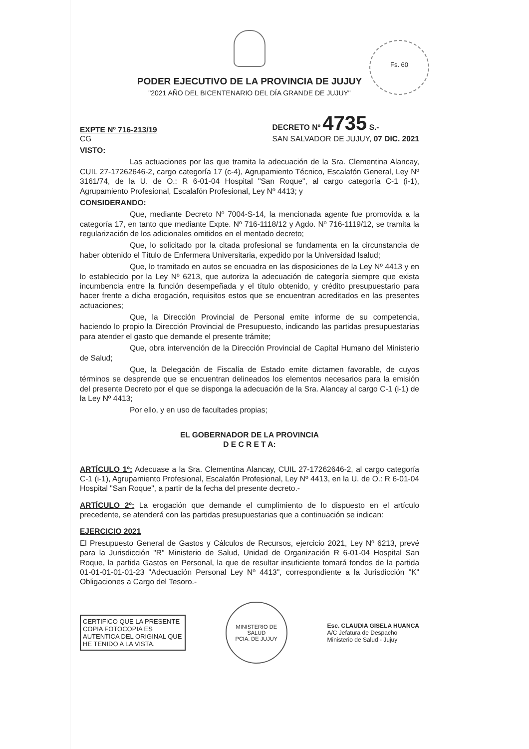Fs. 60
PODER EJECUTIVO DE LA PROVINCIA DE JUJUY
"2021 AÑO DEL BICENTENARIO DEL DÍA GRANDE DE JUJUY"
EXPTE Nº 716-213/19
CG
DECRETO Nº 4735 S.-
SAN SALVADOR DE JUJUY, 07 DIC. 2021
VISTO:
Las actuaciones por las que tramita la adecuación de la Sra. Clementina Alancay, CUIL 27-17262646-2, cargo categoría 17 (c-4), Agrupamiento Técnico, Escalafón General, Ley Nº 3161/74, de la U. de O.: R 6-01-04 Hospital "San Roque", al cargo categoría C-1 (i-1), Agrupamiento Profesional, Escalafón Profesional, Ley Nº 4413; y
CONSIDERANDO:
Que, mediante Decreto Nº 7004-S-14, la mencionada agente fue promovida a la categoría 17, en tanto que mediante Expte. Nº 716-1118/12 y Agdo. Nº 716-1119/12, se tramita la regularización de los adicionales omitidos en el mentado decreto;
Que, lo solicitado por la citada profesional se fundamenta en la circunstancia de haber obtenido el Título de Enfermera Universitaria, expedido por la Universidad Isalud;
Que, lo tramitado en autos se encuadra en las disposiciones de la Ley Nº 4413 y en lo establecido por la Ley Nº 6213, que autoriza la adecuación de categoría siempre que exista incumbencia entre la función desempeñada y el título obtenido, y crédito presupuestario para hacer frente a dicha erogación, requisitos estos que se encuentran acreditados en las presentes actuaciones;
Que, la Dirección Provincial de Personal emite informe de su competencia, haciendo lo propio la Dirección Provincial de Presupuesto, indicando las partidas presupuestarias para atender el gasto que demande el presente trámite;
Que, obra intervención de la Dirección Provincial de Capital Humano del Ministerio de Salud;
Que, la Delegación de Fiscalía de Estado emite dictamen favorable, de cuyos términos se desprende que se encuentran delineados los elementos necesarios para la emisión del presente Decreto por el que se disponga la adecuación de la Sra. Alancay al cargo C-1 (i-1) de la Ley Nº 4413;
Por ello, y en uso de facultades propias;
EL GOBERNADOR DE LA PROVINCIA
D E C R E T A:
ARTÍCULO 1º: Adecuase a la Sra. Clementina Alancay, CUIL 27-17262646-2, al cargo categoría C-1 (i-1), Agrupamiento Profesional, Escalafón Profesional, Ley Nº 4413, en la U. de O.: R 6-01-04 Hospital "San Roque", a partir de la fecha del presente decreto.-
ARTÍCULO 2º: La erogación que demande el cumplimiento de lo dispuesto en el artículo precedente, se atenderá con las partidas presupuestarias que a continuación se indican:
EJERCICIO 2021
El Presupuesto General de Gastos y Cálculos de Recursos, ejercicio 2021, Ley Nº 6213, prevé para la Jurisdicción "R" Ministerio de Salud, Unidad de Organización R 6-01-04 Hospital San Roque, la partida Gastos en Personal, la que de resultar insuficiente tomará fondos de la partida 01-01-01-01-01-23 "Adecuación Personal Ley Nº 4413", correspondiente a la Jurisdicción "K" Obligaciones a Cargo del Tesoro.-
CERTIFICO QUE LA PRESENTE COPIA FOTOCOPIA ES AUTENTICA DEL ORIGINAL QUE HE TENIDO A LA VISTA.
MINISTERIO DE SALUD
PCIA. DE JUJUY
Esc. CLAUDIA GISELA HUANCA
A/C Jefatura de Despacho
Ministerio de Salud - Jujuy